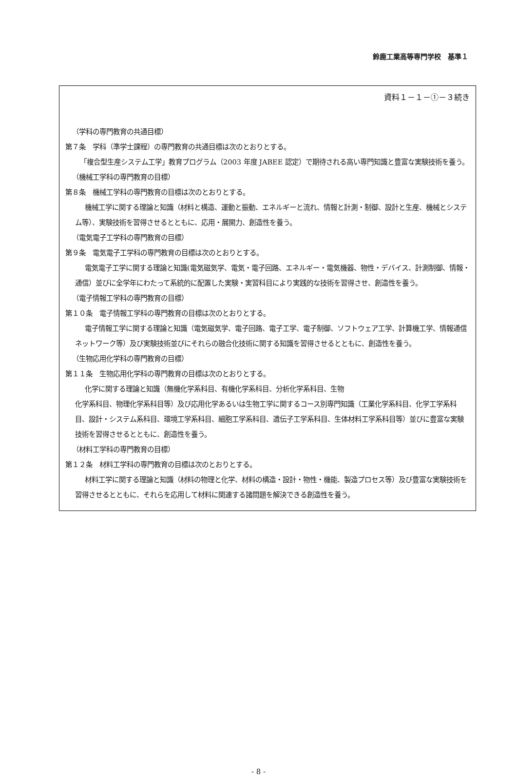鈴鹿工業高等専門学校　基準１
資料１－１－①－３続き
（学科の専門教育の共通目標）
第７条　学科（準学士課程）の専門教育の共通目標は次のとおりとする。
「複合型生産システム工学」教育プログラム（2003 年度 JABEE 認定）で期待される高い専門知識と豊富な実験技術を養う。
（機械工学科の専門教育の目標）
第８条　機械工学科の専門教育の目標は次のとおりとする。
機械工学に関する理論と知識（材料と構造、運動と振動、エネルギーと流れ、情報と計測・制御、設計と生産、機械とシステム等）、実験技術を習得させるとともに、応用・展開力、創造性を養う。
（電気電子工学科の専門教育の目標）
第９条　電気電子工学科の専門教育の目標は次のとおりとする。
電気電子工学に関する理論と知識(電気磁気学、電気・電子回路、エネルギー・電気機器、物性・デバイス、計測制御、情報・通信）並びに全学年にわたって系統的に配置した実験・実習科目により実践的な技術を習得させ、創造性を養う。
（電子情報工学科の専門教育の目標）
第１０条　電子情報工学科の専門教育の目標は次のとおりとする。
電子情報工学に関する理論と知識（電気磁気学、電子回路、電子工学、電子制御、ソフトウェア工学、計算機工学、情報通信ネットワーク等）及び実験技術並びにそれらの融合化技術に関する知識を習得させるとともに、創造性を養う。
（生物応用化学科の専門教育の目標）
第１１条　生物応用化学科の専門教育の目標は次のとおりとする。
化学に関する理論と知識（無機化学系科目、有機化学系科目、分析化学系科目、生物
化学系科目、物理化学系科目等）及び応用化学あるいは生物工学に関するコース別専門知識（工業化学系科目、化学工学系科目、設計・システム系科目、環境工学系科目、細胞工学系科目、遺伝子工学系科目、生体材料工学系科目等）並びに豊富な実験技術を習得させるとともに、創造性を養う。
（材料工学科の専門教育の目標）
第１２条　材料工学科の専門教育の目標は次のとおりとする。
材料工学に関する理論と知識（材料の物理と化学、材料の構造・設計・物性・機能、製造プロセス等）及び豊富な実験技術を習得させるとともに、それらを応用して材料に関連する諸問題を解決できる創造性を養う。
- 8 -